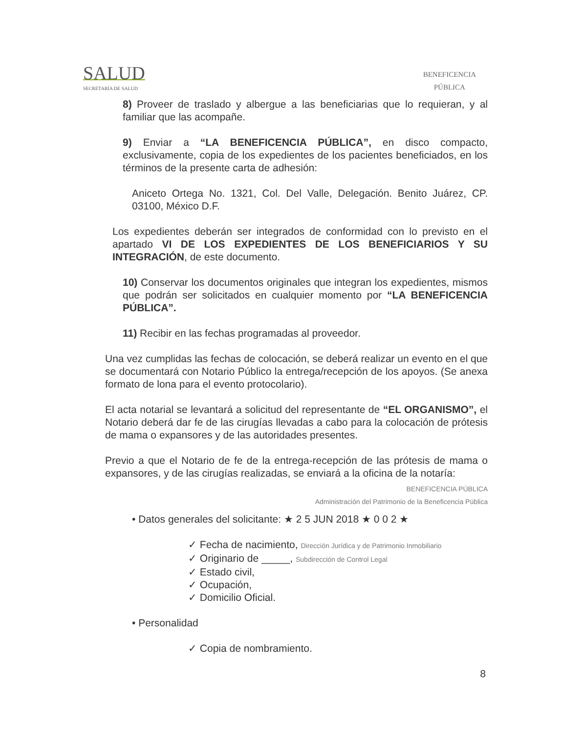SALUD
SECRETARÍA DE SALUD
BENEFICENCIA
PÚBLICA
8) Proveer de traslado y albergue a las beneficiarias que lo requieran, y al familiar que las acompañe.
9) Enviar a “LA BENEFICENCIA PÚBLICA”, en disco compacto, exclusivamente, copia de los expedientes de los pacientes beneficiados, en los términos de la presente carta de adhesión:
Aniceto Ortega No. 1321, Col. Del Valle, Delegación. Benito Juárez, CP. 03100, México D.F.
Los expedientes deberán ser integrados de conformidad con lo previsto en el apartado VI DE LOS EXPEDIENTES DE LOS BENEFICIARIOS Y SU INTEGRACIÓN, de este documento.
10) Conservar los documentos originales que integran los expedientes, mismos que podrán ser solicitados en cualquier momento por “LA BENEFICENCIA PÚBLICA”.
11) Recibir en las fechas programadas al proveedor.
Una vez cumplidas las fechas de colocación, se deberá realizar un evento en el que se documentará con Notario Público la entrega/recepción de los apoyos. (Se anexa formato de lona para el evento protocolario).
El acta notarial se levantará a solicitud del representante de “EL ORGANISMO”, el Notario deberá dar fe de las cirugías llevadas a cabo para la colocación de prótesis de mama o expansores y de las autoridades presentes.
Previo a que el Notario de fe de la entrega-recepción de las prótesis de mama o expansores, y de las cirugías realizadas, se enviará a la oficina de la notaría:
BENEFICENCIA PÚBLICA
Administración del Patrimonio de la Beneficencia Pública
• Datos generales del solicitante: ★ 2 5 JUN 2018 ★ 0 0 2 ★
✓ Fecha de nacimiento, Dirección Jurídica y de Patrimonio Inmobiliario
✓ Originario de _____, Subdirección de Control Legal
✓ Estado civil,
✓ Ocupación,
✓ Domicilio Oficial.
• Personalidad
✓ Copia de nombramiento.
8